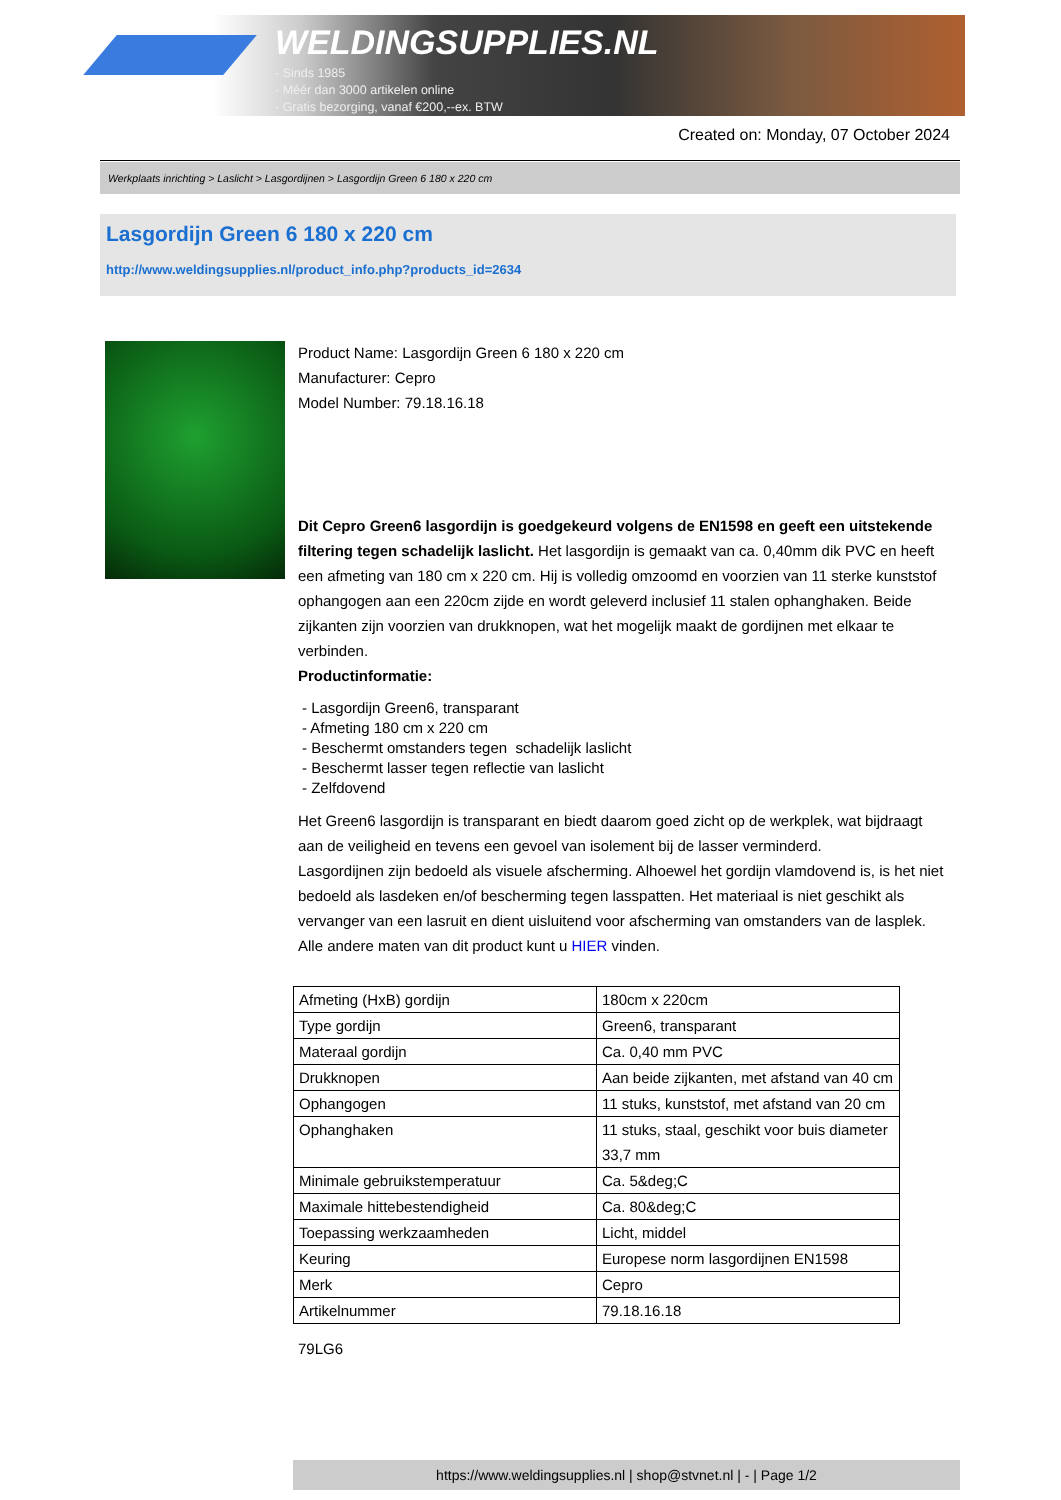WELDINGSUPPLIES.NL
- Sinds 1985
- Méér dan 3000 artikelen online
- Gratis bezorging, vanaf €200,--ex. BTW
Created on: Monday, 07 October 2024
Werkplaats inrichting > Laslicht > Lasgordijnen > Lasgordijn Green 6 180 x 220 cm
Lasgordijn Green 6 180 x 220 cm
http://www.weldingsupplies.nl/product_info.php?products_id=2634
Product Name: Lasgordijn Green 6 180 x 220 cm
Manufacturer: Cepro
Model Number: 79.18.16.18
Dit Cepro Green6 lasgordijn is goedgekeurd volgens de EN1598 en geeft een uitstekende filtering tegen schadelijk laslicht. Het lasgordijn is gemaakt van ca. 0,40mm dik PVC en heeft een afmeting van 180 cm x 220 cm. Hij is volledig omzoomd en voorzien van 11 sterke kunststof ophangogen aan een 220cm zijde en wordt geleverd inclusief 11 stalen ophanghaken. Beide zijkanten zijn voorzien van drukknopen, wat het mogelijk maakt de gordijnen met elkaar te verbinden.
Productinformatie:
- Lasgordijn Green6, transparant
- Afmeting 180 cm x 220 cm
- Beschermt omstanders tegen schadelijk laslicht
- Beschermt lasser tegen reflectie van laslicht
- Zelfdovend
Het Green6 lasgordijn is transparant en biedt daarom goed zicht op de werkplek, wat bijdraagt aan de veiligheid en tevens een gevoel van isolement bij de lasser verminderd.
Lasgordijnen zijn bedoeld als visuele afscherming. Alhoewel het gordijn vlamdovend is, is het niet bedoeld als lasdeken en/of bescherming tegen lasspatten. Het materiaal is niet geschikt als vervanger van een lasruit en dient uisluitend voor afscherming van omstanders van de lasplek.
Alle andere maten van dit product kunt u HIER vinden.
| Afmeting (HxB) gordijn | 180cm x 220cm |
| Type gordijn | Green6, transparant |
| Materaal gordijn | Ca. 0,40 mm PVC |
| Drukknopen | Aan beide zijkanten, met afstand van 40 cm |
| Ophangogen | 11 stuks, kunststof, met afstand van 20 cm |
| Ophanghaken | 11 stuks, staal, geschikt voor buis diameter 33,7 mm |
| Minimale gebruikstemperatuur | Ca. 5&deg;C |
| Maximale hittebestendigheid | Ca. 80&deg;C |
| Toepassing werkzaamheden | Licht, middel |
| Keuring | Europese norm lasgordijnen EN1598 |
| Merk | Cepro |
| Artikelnummer | 79.18.16.18 |
79LG6
https://www.weldingsupplies.nl | shop@stvnet.nl | - | Page 1/2